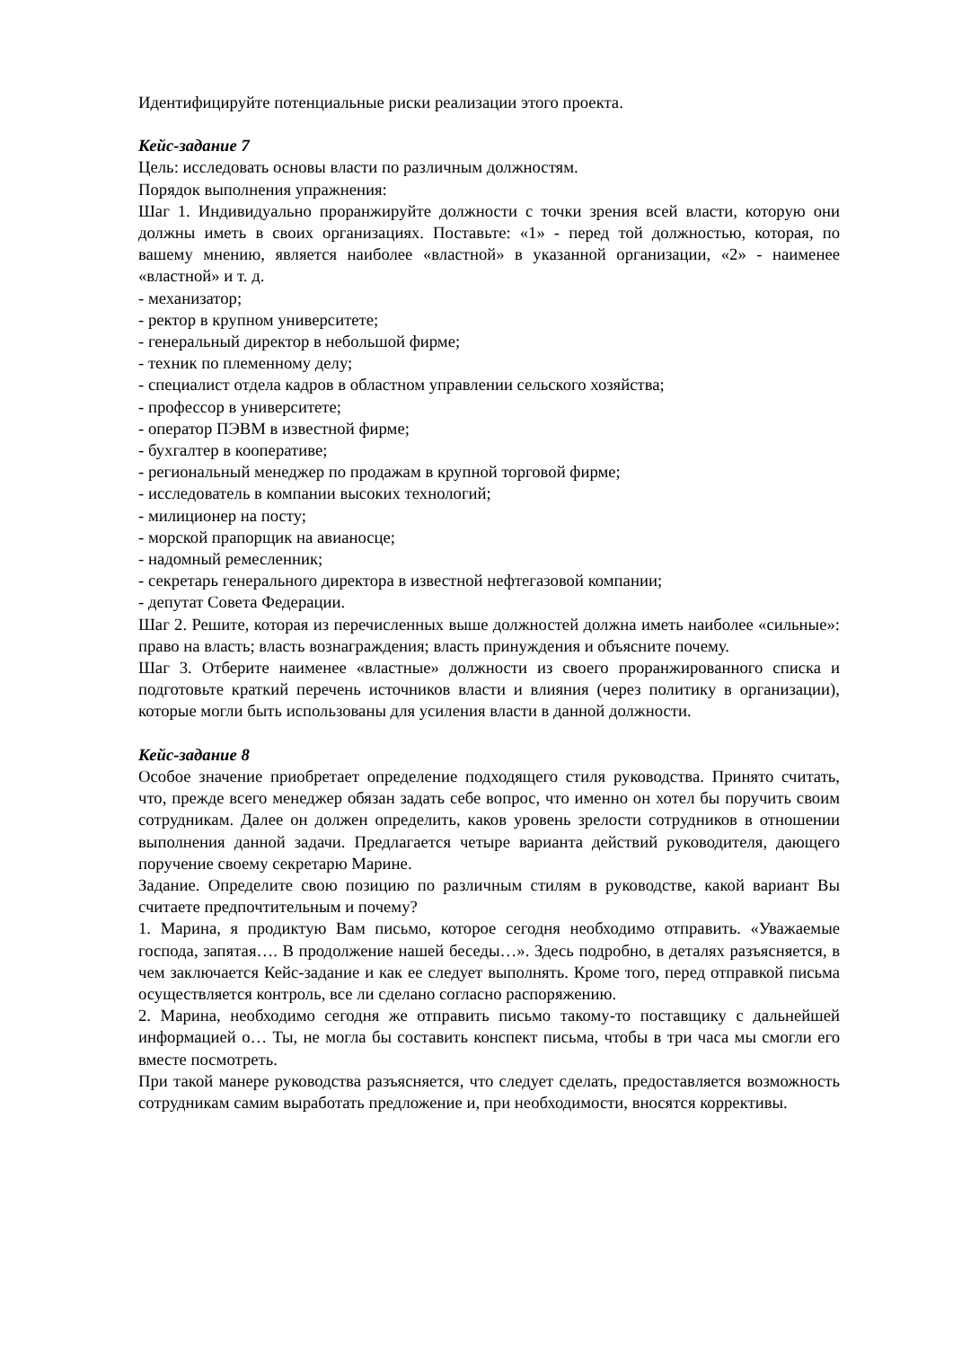Идентифицируйте потенциальные риски реализации этого проекта.
Кейс-задание 7
Цель: исследовать основы власти по различным должностям.
Порядок выполнения упражнения:
Шаг 1. Индивидуально проранжируйте должности с точки зрения всей власти, которую они должны иметь в своих организациях. Поставьте: «1» - перед той должностью, которая, по вашему мнению, является наиболее «властной» в указанной организации, «2» - наименее «властной» и т. д.
- механизатор;
- ректор в крупном университете;
- генеральный директор в небольшой фирме;
- техник по племенному делу;
- специалист отдела кадров в областном управлении сельского хозяйства;
- профессор в университете;
- оператор ПЭВМ в известной фирме;
- бухгалтер в кооперативе;
- региональный менеджер по продажам в крупной торговой фирме;
- исследователь в компании высоких технологий;
- милиционер на посту;
- морской прапорщик на авианосце;
- надомный ремесленник;
- секретарь генерального директора в известной нефтегазовой компании;
- депутат Совета Федерации.
Шаг 2. Решите, которая из перечисленных выше должностей должна иметь наиболее «сильные»: право на власть; власть вознаграждения; власть принуждения и объясните почему.
Шаг 3. Отберите наименее «властные» должности из своего проранжированного списка и подготовьте краткий перечень источников власти и влияния (через политику в организации), которые могли быть использованы для усиления власти в данной должности.
Кейс-задание 8
Особое значение приобретает определение подходящего стиля руководства. Принято считать, что, прежде всего менеджер обязан задать себе вопрос, что именно он хотел бы поручить своим сотрудникам. Далее он должен определить, каков уровень зрелости сотрудников в отношении выполнения данной задачи. Предлагается четыре варианта действий руководителя, дающего поручение своему секретарю Марине.
Задание. Определите свою позицию по различным стилям в руководстве, какой вариант Вы считаете предпочтительным и почему?
1. Марина, я продиктую Вам письмо, которое сегодня необходимо отправить. «Уважаемые господа, запятая…. В продолжение нашей беседы…». Здесь подробно, в деталях разъясняется, в чем заключается Кейс-задание и как ее следует выполнять. Кроме того, перед отправкой письма осуществляется контроль, все ли сделано согласно распоряжению.
2. Марина, необходимо сегодня же отправить письмо такому-то поставщику с дальнейшей информацией о… Ты, не могла бы составить конспект письма, чтобы в три часа мы смогли его вместе посмотреть.
При такой манере руководства разъясняется, что следует сделать, предоставляется возможность сотрудникам самим выработать предложение и, при необходимости, вносятся коррективы.